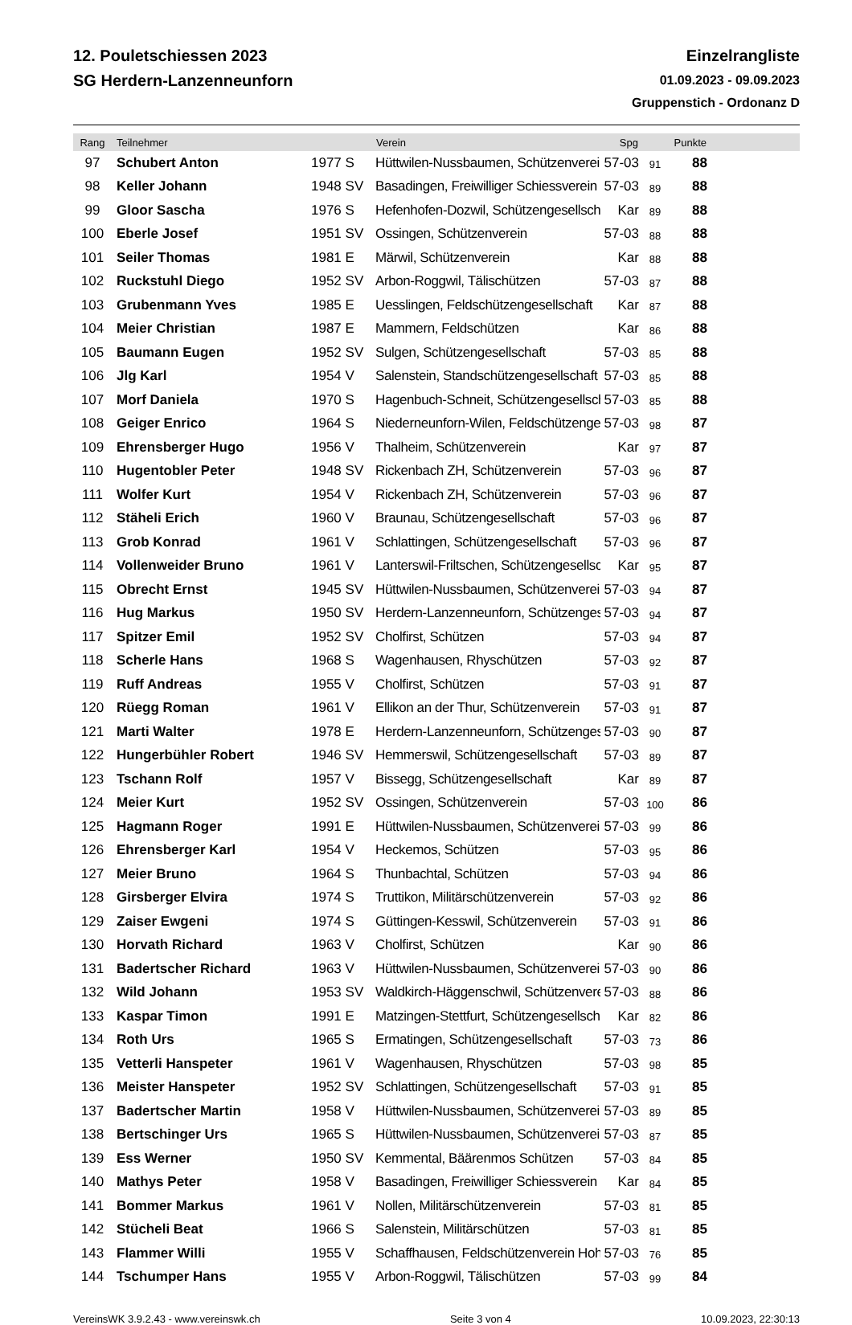12. Pouletschiessen 2023
SG Herdern-Lanzenneunforn
Einzelrangliste
01.09.2023 - 09.09.2023
Gruppenstich - Ordonanz D
| Rang | Teilnehmer | | Verein | Spg | | Punkte | |
| --- | --- | --- | --- | --- | --- | --- | --- |
| 97 | Schubert Anton | 1977 S | Hüttwilen-Nussbaumen, Schützenverein | 57-03 | 91 | 88 | |
| 98 | Keller Johann | 1948 SV | Basadingen, Freiwilliger Schiessverein | 57-03 | 89 | 88 | |
| 99 | Gloor Sascha | 1976 S | Hefenhofen-Dozwil, Schützengesellsch | Kar | 89 | 88 | |
| 100 | Eberle Josef | 1951 SV | Ossingen, Schützenverein | 57-03 | 88 | 88 | |
| 101 | Seiler Thomas | 1981 E | Märwil, Schützenverein | Kar | 88 | 88 | |
| 102 | Ruckstuhl Diego | 1952 SV | Arbon-Roggwil, Tälischützen | 57-03 | 87 | 88 | |
| 103 | Grubenmann Yves | 1985 E | Uesslingen, Feldschützengesellschaft | Kar | 87 | 88 | |
| 104 | Meier Christian | 1987 E | Mammern, Feldschützen | Kar | 86 | 88 | |
| 105 | Baumann Eugen | 1952 SV | Sulgen, Schützengesellschaft | 57-03 | 85 | 88 | |
| 106 | Jlg Karl | 1954 V | Salenstein, Standschützengesellschaft | 57-03 | 85 | 88 | |
| 107 | Morf Daniela | 1970 S | Hagenbuch-Schneit, Schützengesellsch | 57-03 | 85 | 88 | |
| 108 | Geiger Enrico | 1964 S | Niederneunforn-Wilen, Feldschützenge | 57-03 | 98 | 87 | |
| 109 | Ehrensberger Hugo | 1956 V | Thalheim, Schützenverein | Kar | 97 | 87 | |
| 110 | Hugentobler Peter | 1948 SV | Rickenbach ZH, Schützenverein | 57-03 | 96 | 87 | |
| 111 | Wolfer Kurt | 1954 V | Rickenbach ZH, Schützenverein | 57-03 | 96 | 87 | |
| 112 | Stäheli Erich | 1960 V | Braunau, Schützengesellschaft | 57-03 | 96 | 87 | |
| 113 | Grob Konrad | 1961 V | Schlattingen, Schützengesellschaft | 57-03 | 96 | 87 | |
| 114 | Vollenweider Bruno | 1961 V | Lanterswil-Friltschen, Schützengesellsc | Kar | 95 | 87 | |
| 115 | Obrecht Ernst | 1945 SV | Hüttwilen-Nussbaumen, Schützenverein | 57-03 | 94 | 87 | |
| 116 | Hug Markus | 1950 SV | Herdern-Lanzenneunforn, Schützenges | 57-03 | 94 | 87 | |
| 117 | Spitzer Emil | 1952 SV | Cholfirst, Schützen | 57-03 | 94 | 87 | |
| 118 | Scherle Hans | 1968 S | Wagenhausen, Rhyschützen | 57-03 | 92 | 87 | |
| 119 | Ruff Andreas | 1955 V | Cholfirst, Schützen | 57-03 | 91 | 87 | |
| 120 | Rüegg Roman | 1961 V | Ellikon an der Thur, Schützenverein | 57-03 | 91 | 87 | |
| 121 | Marti Walter | 1978 E | Herdern-Lanzenneunforn, Schützenges | 57-03 | 90 | 87 | |
| 122 | Hungerbühler Robert | 1946 SV | Hemmerswil, Schützengesellschaft | 57-03 | 89 | 87 | |
| 123 | Tschann Rolf | 1957 V | Bissegg, Schützengesellschaft | Kar | 89 | 87 | |
| 124 | Meier Kurt | 1952 SV | Ossingen, Schützenverein | 57-03 | 100 | 86 | |
| 125 | Hagmann Roger | 1991 E | Hüttwilen-Nussbaumen, Schützenverein | 57-03 | 99 | 86 | |
| 126 | Ehrensberger Karl | 1954 V | Heckemos, Schützen | 57-03 | 95 | 86 | |
| 127 | Meier Bruno | 1964 S | Thunbachtal, Schützen | 57-03 | 94 | 86 | |
| 128 | Girsberger Elvira | 1974 S | Truttikon, Militärschützenverein | 57-03 | 92 | 86 | |
| 129 | Zaiser Ewgeni | 1974 S | Güttingen-Kesswil, Schützenverein | 57-03 | 91 | 86 | |
| 130 | Horvath Richard | 1963 V | Cholfirst, Schützen | Kar | 90 | 86 | |
| 131 | Badertscher Richard | 1963 V | Hüttwilen-Nussbaumen, Schützenverein | 57-03 | 90 | 86 | |
| 132 | Wild Johann | 1953 SV | Waldkirch-Häggenschwil, Schützenvere | 57-03 | 88 | 86 | |
| 133 | Kaspar Timon | 1991 E | Matzingen-Stettfurt, Schützengesellsch | Kar | 82 | 86 | |
| 134 | Roth Urs | 1965 S | Ermatingen, Schützengesellschaft | 57-03 | 73 | 86 | |
| 135 | Vetterli Hanspeter | 1961 V | Wagenhausen, Rhyschützen | 57-03 | 98 | 85 | |
| 136 | Meister Hanspeter | 1952 SV | Schlattingen, Schützengesellschaft | 57-03 | 91 | 85 | |
| 137 | Badertscher Martin | 1958 V | Hüttwilen-Nussbaumen, Schützenverein | 57-03 | 89 | 85 | |
| 138 | Bertschinger Urs | 1965 S | Hüttwilen-Nussbaumen, Schützenverein | 57-03 | 87 | 85 | |
| 139 | Ess Werner | 1950 SV | Kemmental, Bäärenmos Schützen | 57-03 | 84 | 85 | |
| 140 | Mathys Peter | 1958 V | Basadingen, Freiwilliger Schiessverein | Kar | 84 | 85 | |
| 141 | Bommer Markus | 1961 V | Nollen, Militärschützenverein | 57-03 | 81 | 85 | |
| 142 | Stücheli Beat | 1966 S | Salenstein, Militärschützen | 57-03 | 81 | 85 | |
| 143 | Flammer Willi | 1955 V | Schaffhausen, Feldschützenverein Hoh | 57-03 | 76 | 85 | |
| 144 | Tschumper Hans | 1955 V | Arbon-Roggwil, Tälischützen | 57-03 | 99 | 84 | |
VereinsWK 3.9.2.43 - www.vereinswk.ch Seite 3 von 4 10.09.2023, 22:30:13